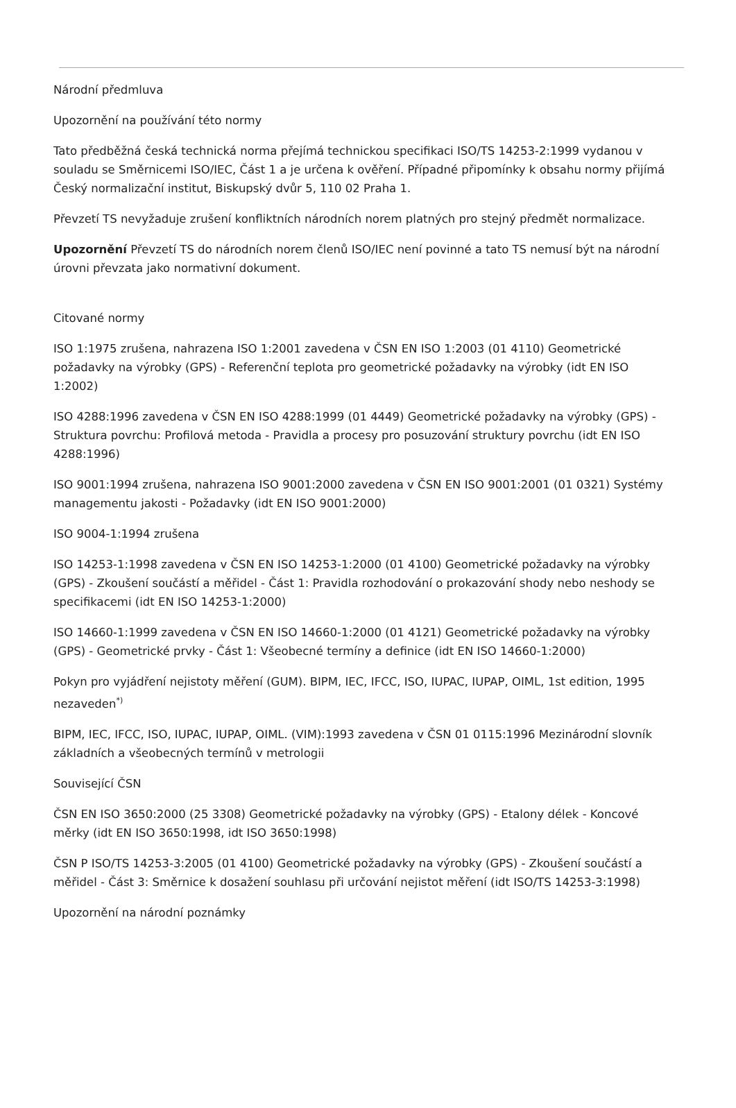Národní předmluva
Upozornění na používání této normy
Tato předběžná česká technická norma přejímá technickou specifikaci ISO/TS 14253-2:1999 vydanou v souladu se Směrnicemi ISO/IEC, Část 1 a je určena k ověření. Případné připomínky k obsahu normy přijímá Český normalizační institut, Biskupský dvůr 5, 110 02 Praha 1.
Převzetí TS nevyžaduje zrušení konfliktních národních norem platných pro stejný předmět normalizace.
Upozornění Převzetí TS do národních norem členů ISO/IEC není povinné a tato TS nemusí být na národní úrovni převzata jako normativní dokument.
Citované normy
ISO 1:1975 zrušena, nahrazena ISO 1:2001 zavedena v ČSN EN ISO 1:2003 (01 4110) Geometrické požadavky na výrobky (GPS) - Referenční teplota pro geometrické požadavky na výrobky (idt EN ISO 1:2002)
ISO 4288:1996 zavedena v ČSN EN ISO 4288:1999 (01 4449) Geometrické požadavky na výrobky (GPS) - Struktura povrchu: Profilová metoda - Pravidla a procesy pro posuzování struktury povrchu (idt EN ISO 4288:1996)
ISO 9001:1994 zrušena, nahrazena ISO 9001:2000 zavedena v ČSN EN ISO 9001:2001 (01 0321) Systémy managementu jakosti - Požadavky (idt EN ISO 9001:2000)
ISO 9004-1:1994 zrušena
ISO 14253-1:1998 zavedena v ČSN EN ISO 14253-1:2000 (01 4100) Geometrické požadavky na výrobky (GPS) - Zkoušení součástí a měřidel - Část 1: Pravidla rozhodování o prokazování shody nebo neshody se specifikacemi (idt EN ISO 14253-1:2000)
ISO 14660-1:1999 zavedena v ČSN EN ISO 14660-1:2000 (01 4121) Geometrické požadavky na výrobky (GPS) - Geometrické prvky - Část 1: Všeobecné termíny a definice (idt EN ISO 14660-1:2000)
Pokyn pro vyjádření nejistoty měření (GUM). BIPM, IEC, IFCC, ISO, IUPAC, IUPAP, OIML, 1st edition, 1995 nezaveden<sup>*)</sup>
BIPM, IEC, IFCC, ISO, IUPAC, IUPAP, OIML. (VIM):1993 zavedena v ČSN 01 0115:1996 Mezinárodní slovník základních a všeobecných termínů v metrologii
Související ČSN
ČSN EN ISO 3650:2000 (25 3308) Geometrické požadavky na výrobky (GPS) - Etalony délek - Koncové měrky (idt EN ISO 3650:1998, idt ISO 3650:1998)
ČSN P ISO/TS 14253-3:2005 (01 4100) Geometrické požadavky na výrobky (GPS) - Zkoušení součástí a měřidel - Část 3: Směrnice k dosažení souhlasu při určování nejistot měření (idt ISO/TS 14253-3:1998)
Upozornění na národní poznámky